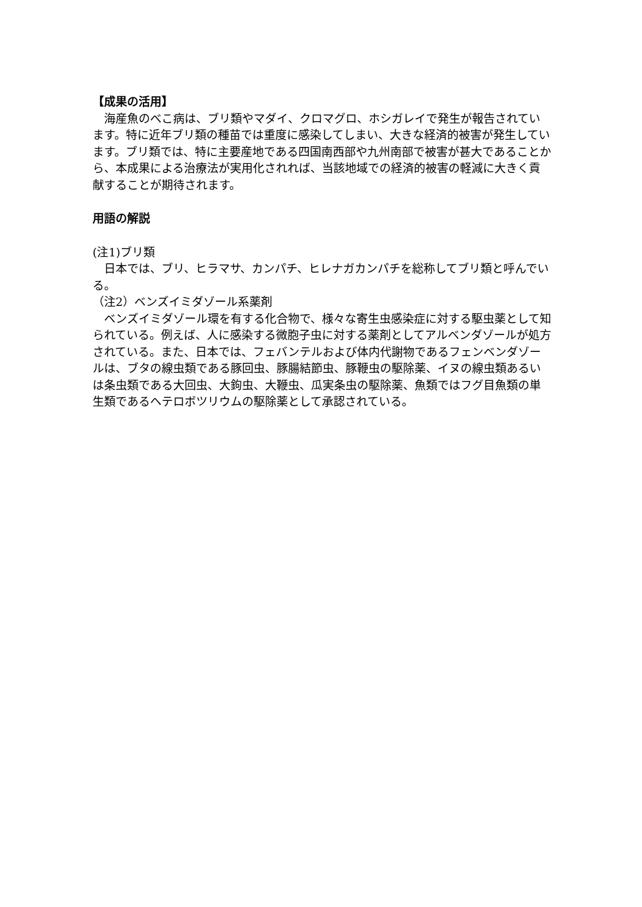【成果の活用】
　海産魚のべこ病は、ブリ類やマダイ、クロマグロ、ホシガレイで発生が報告されています。特に近年ブリ類の種苗では重度に感染してしまい、大きな経済的被害が発生しています。ブリ類では、特に主要産地である四国南西部や九州南部で被害が甚大であることから、本成果による治療法が実用化されれば、当該地域での経済的被害の軽減に大きく貢献することが期待されます。
用語の解説
(注1)ブリ類
　日本では、ブリ、ヒラマサ、カンパチ、ヒレナガカンパチを総称してブリ類と呼んでいる。
（注2）ベンズイミダゾール系薬剤
　ベンズイミダゾール環を有する化合物で、様々な寄生虫感染症に対する駆虫薬として知られている。例えば、人に感染する微胞子虫に対する薬剤としてアルベンダゾールが処方されている。また、日本では、フェバンテルおよび体内代謝物であるフェンベンダゾールは、ブタの線虫類である豚回虫、豚腸結節虫、豚鞭虫の駆除薬、イヌの線虫類あるいは条虫類である大回虫、大鉤虫、大鞭虫、瓜実条虫の駆除薬、魚類ではフグ目魚類の単生類であるヘテロボツリウムの駆除薬として承認されている。